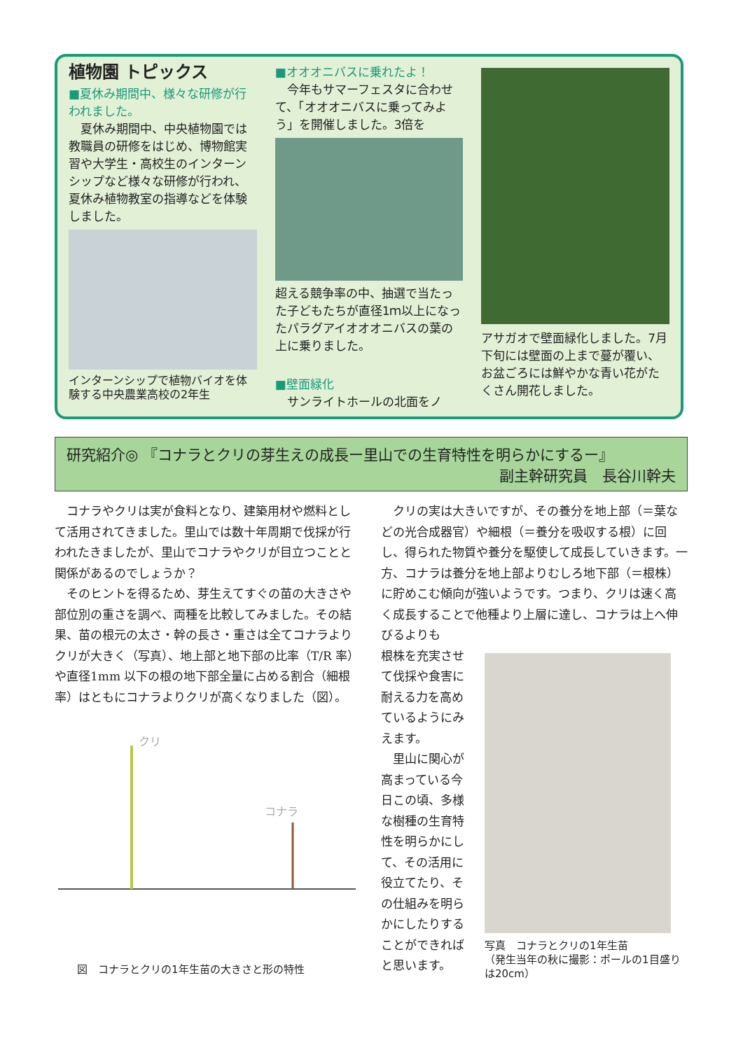植物園 トピックス
■夏休み期間中、様々な研修が行われました。
　夏休み期間中、中央植物園では教職員の研修をはじめ、博物館実習や大学生・高校生のインターンシップなど様々な研修が行われ、夏休み植物教室の指導などを体験しました。
インターンシップで植物バイオを体験する中央農業高校の2年生
■オオオニバスに乗れたよ！
　今年もサマーフェスタに合わせて、「オオオニバスに乗ってみよう」を開催しました。3倍を
超える競争率の中、抽選で当たった子どもたちが直径1ｍ以上になったパラグアイオオオニバスの葉の上に乗りました。
■壁面緑化
　サンライトホールの北面をノ
アサガオで壁面緑化しました。7月下旬には壁面の上まで蔓が覆い、お盆ごろには鮮やかな青い花がたくさん開花しました。
研究紹介◎ 『コナラとクリの芽生えの成長ー里山での生育特性を明らかにするー』
副主幹研究員　長谷川幹夫
　コナラやクリは実が食料となり、建築用材や燃料として活用されてきました。里山では数十年周期で伐採が行われたきましたが、里山でコナラやクリが目立つことと関係があるのでしょうか？
　そのヒントを得るため、芽生えてすぐの苗の大きさや部位別の重さを調べ、両種を比較してみました。その結果、苗の根元の太さ・幹の長さ・重さは全てコナラよりクリが大きく（写真）、地上部と地下部の比率（T/R 率）や直径1mm 以下の根の地下部全量に占める割合（細根率）はともにコナラよりクリが高くなりました（図）。
クリ
コナラ
図　コナラとクリの1年生苗の大きさと形の特性
　クリの実は大きいですが、その養分を地上部（＝葉などの光合成器官）や細根（＝養分を吸収する根）に回し、得られた物質や養分を駆使して成長していきます。一方、コナラは養分を地上部よりむしろ地下部（＝根株）に貯めこむ傾向が強いようです。つまり、クリは速く高く成長することで他種より上層に達し、コナラは上へ伸びるよりも
根株を充実させて伐採や食害に耐える力を高めているようにみえます。
　里山に関心が高まっている今日この頃、多様な樹種の生育特性を明らかにして、その活用に役立てたり、その仕組みを明らかにしたりすることができればと思います。
クリ コナラ
写真　コナラとクリの1年生苗
（発生当年の秋に撮影：ポールの1目盛りは20cm）